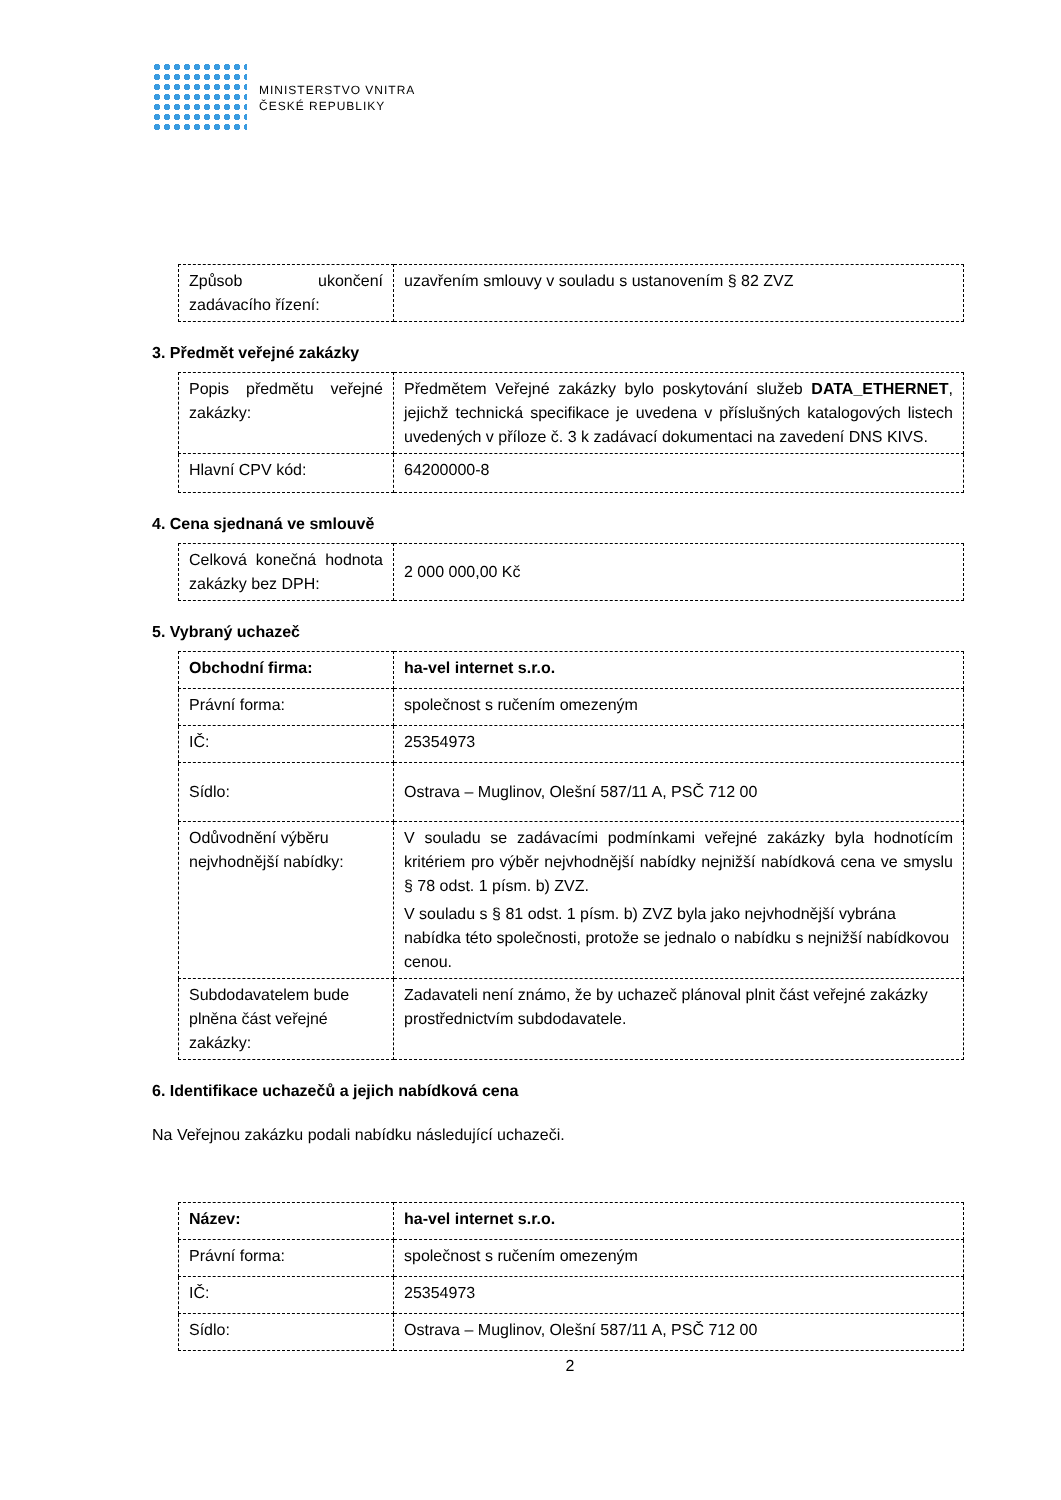MINISTERSTVO VNITRA
ČESKÉ REPUBLIKY
| Způsob ukončení zadávacího řízení: | uzavřením smlouvy v souladu s ustanovením § 82 ZVZ |
3. Předmět veřejné zakázky
| Popis předmětu veřejné zakázky: | Předmětem Veřejné zakázky bylo poskytování služeb DATA_ETHERNET , jejichž technická specifikace je uvedena v příslušných katalogových listech uvedených v příloze č. 3 k zadávací dokumentaci na zavedení DNS KIVS. |
| Hlavní CPV kód: | 64200000-8 |
4. Cena sjednaná ve smlouvě
| Celková konečná hodnota zakázky bez DPH: | 2 000 000,00 Kč |
5. Vybraný uchazeč
| Obchodní firma: | ha-vel internet s.r.o. |
| Právní forma: | společnost s ručením omezeným |
| IČ: | 25354973 |
| Sídlo: | Ostrava – Muglinov, Olešní 587/11 A, PSČ 712 00 |
| Odůvodnění výběru nejvhodnější nabídky: | V souladu se zadávacími podmínkami veřejné zakázky byla hodnotícím kritériem pro výběr nejvhodnější nabídky nejnižší nabídková cena ve smyslu § 78 odst. 1 písm. b) ZVZ. V souladu s § 81 odst. 1 písm. b) ZVZ byla jako nejvhodnější vybrána nabídka této společnosti, protože se jednalo o nabídku s nejnižší nabídkovou cenou. |
| Subdodavatelem bude plněna část veřejné zakázky: | Zadavateli není známo, že by uchazeč plánoval plnit část veřejné zakázky prostřednictvím subdodavatele. |
6. Identifikace uchazečů a jejich nabídková cena
Na Veřejnou zakázku podali nabídku následující uchazeči.
| Název: | ha-vel internet s.r.o. |
| Právní forma: | společnost s ručením omezeným |
| IČ: | 25354973 |
| Sídlo: | Ostrava – Muglinov, Olešní 587/11 A, PSČ 712 00 |
2